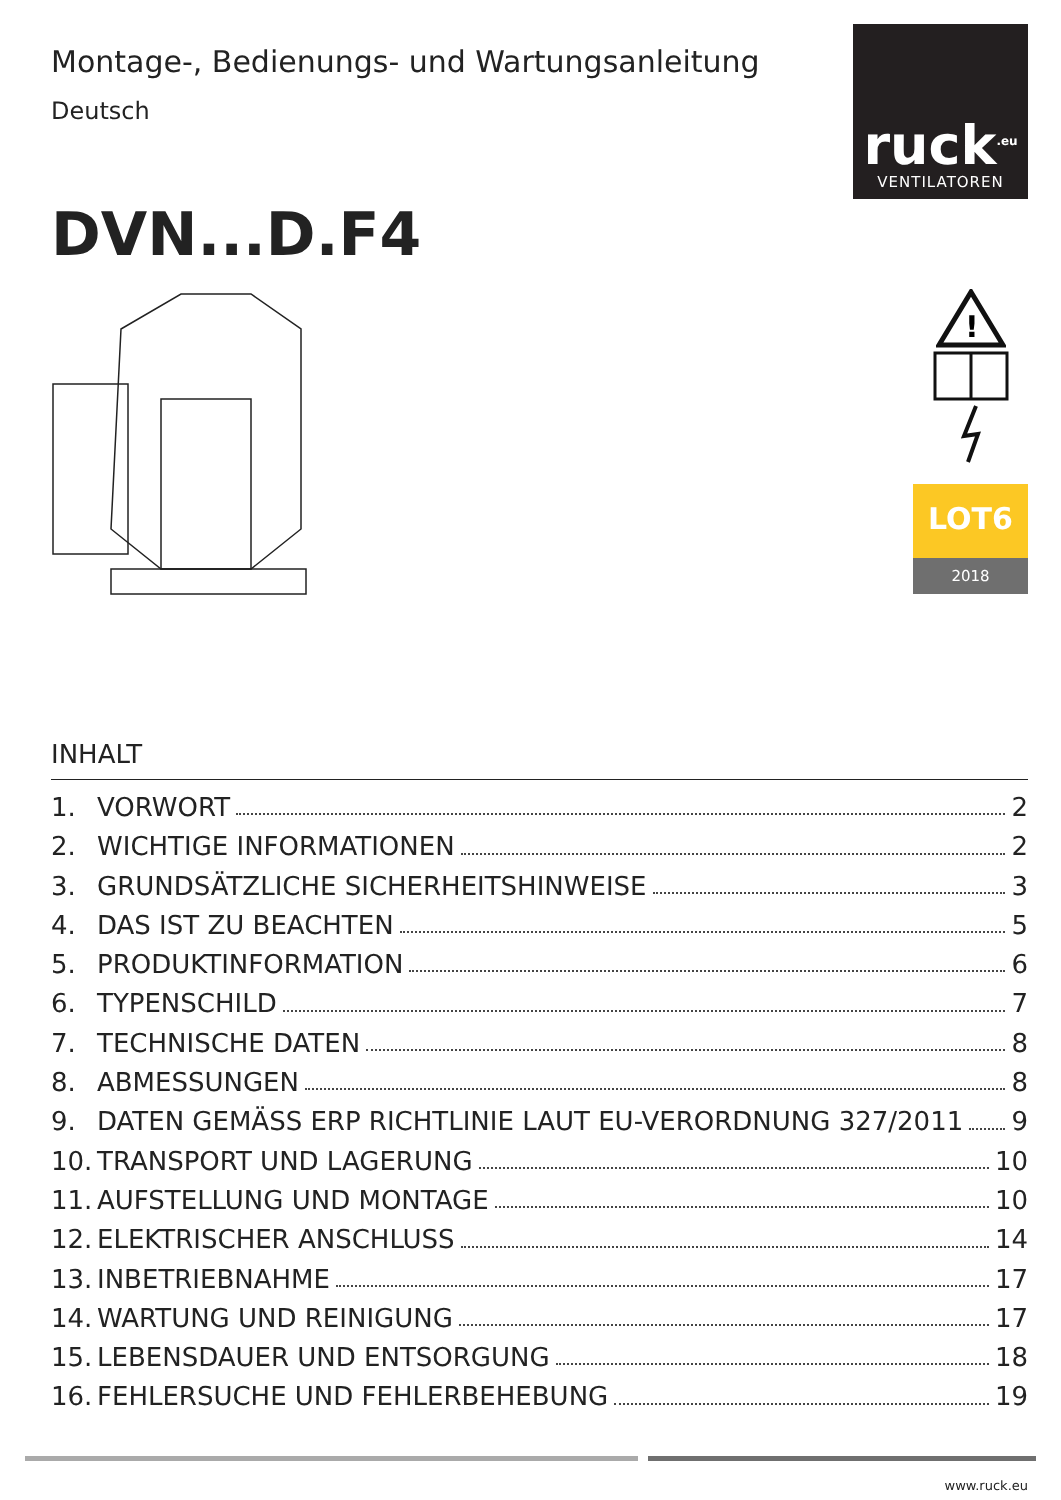Montage-, Bedienungs- und Wartungsanleitung
Deutsch
ruck<sup>.eu</sup>
VENTILATOREN
DVN...D.F4
!
LOT6
2018
INHALT
1. VORWORT 2
2. WICHTIGE INFORMATIONEN 2
3. GRUNDSÄTZLICHE SICHERHEITSHINWEISE 3
4. DAS IST ZU BEACHTEN 5
5. PRODUKTINFORMATION 6
6. TYPENSCHILD 7
7. TECHNISCHE DATEN 8
8. ABMESSUNGEN 8
9. DATEN GEMÄSS ERP RICHTLINIE LAUT EU-VERORDNUNG 327/2011 9
10. TRANSPORT UND LAGERUNG 10
11. AUFSTELLUNG UND MONTAGE 10
12. ELEKTRISCHER ANSCHLUSS 14
13. INBETRIEBNAHME 17
14. WARTUNG UND REINIGUNG 17
15. LEBENSDAUER UND ENTSORGUNG 18
16. FEHLERSUCHE UND FEHLERBEHEBUNG 19
www.ruck.eu